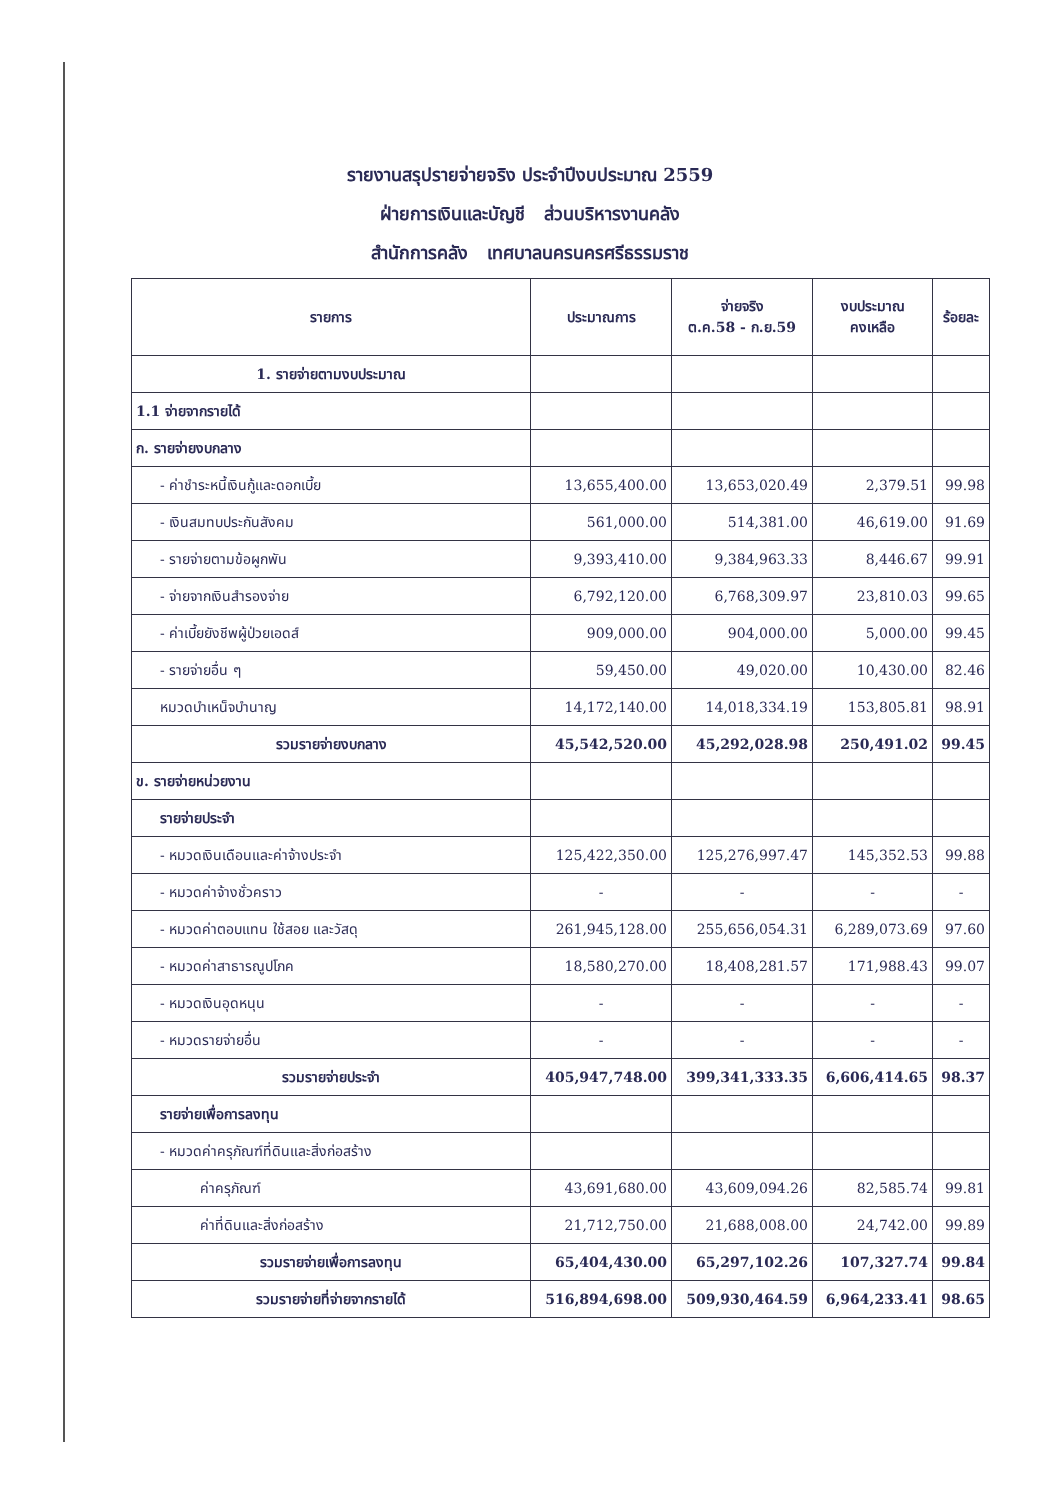รายงานสรุปรายจ่ายจริง ประจำปีงบประมาณ 2559
ฝ่ายการเงินและบัญชี ส่วนบริหารงานคลัง
สำนักการคลัง เทศบาลนครนครศรีธรรมราช
| รายการ | ประมาณการ | จ่ายจริง ต.ค.58 - ก.ย.59 | งบประมาณ คงเหลือ | ร้อยละ |
| --- | --- | --- | --- | --- |
| 1. รายจ่ายตามงบประมาณ | | | | |
| 1.1 จ่ายจากรายได้ | | | | |
| ก. รายจ่ายงบกลาง | | | | |
| - ค่าชำระหนี้เงินกู้และดอกเบี้ย | 13,655,400.00 | 13,653,020.49 | 2,379.51 | 99.98 |
| - เงินสมทบประกันสังคม | 561,000.00 | 514,381.00 | 46,619.00 | 91.69 |
| - รายจ่ายตามข้อผูกพัน | 9,393,410.00 | 9,384,963.33 | 8,446.67 | 99.91 |
| - จ่ายจากเงินสำรองจ่าย | 6,792,120.00 | 6,768,309.97 | 23,810.03 | 99.65 |
| - ค่าเบี้ยยังชีพผู้ป่วยเอดส์ | 909,000.00 | 904,000.00 | 5,000.00 | 99.45 |
| - รายจ่ายอื่น ๆ | 59,450.00 | 49,020.00 | 10,430.00 | 82.46 |
| หมวดบำเหน็จบำนาญ | 14,172,140.00 | 14,018,334.19 | 153,805.81 | 98.91 |
| รวมรายจ่ายงบกลาง | 45,542,520.00 | 45,292,028.98 | 250,491.02 | 99.45 |
| ข. รายจ่ายหน่วยงาน | | | | |
| รายจ่ายประจำ | | | | |
| - หมวดเงินเดือนและค่าจ้างประจำ | 125,422,350.00 | 125,276,997.47 | 145,352.53 | 99.88 |
| - หมวดค่าจ้างชั่วคราว | - | - | - | - |
| - หมวดค่าตอบแทน ใช้สอย และวัสดุ | 261,945,128.00 | 255,656,054.31 | 6,289,073.69 | 97.60 |
| - หมวดค่าสาธารณูปโภค | 18,580,270.00 | 18,408,281.57 | 171,988.43 | 99.07 |
| - หมวดเงินอุดหนุน | - | - | - | - |
| - หมวดรายจ่ายอื่น | - | - | - | - |
| รวมรายจ่ายประจำ | 405,947,748.00 | 399,341,333.35 | 6,606,414.65 | 98.37 |
| รายจ่ายเพื่อการลงทุน | | | | |
| - หมวดค่าครุภัณฑ์ที่ดินและสิ่งก่อสร้าง | | | | |
| ค่าครุภัณฑ์ | 43,691,680.00 | 43,609,094.26 | 82,585.74 | 99.81 |
| ค่าที่ดินและสิ่งก่อสร้าง | 21,712,750.00 | 21,688,008.00 | 24,742.00 | 99.89 |
| รวมรายจ่ายเพื่อการลงทุน | 65,404,430.00 | 65,297,102.26 | 107,327.74 | 99.84 |
| รวมรายจ่ายที่จ่ายจากรายได้ | 516,894,698.00 | 509,930,464.59 | 6,964,233.41 | 98.65 |